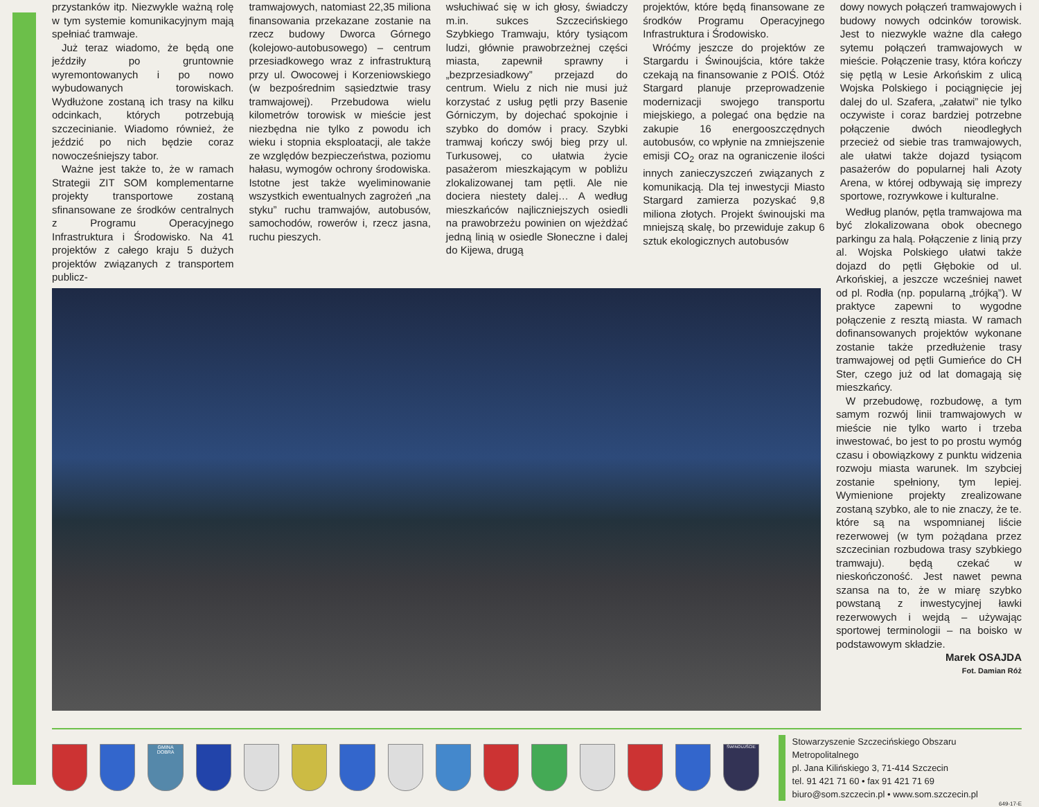przystanków itp. Niezwykle ważną rolę w tym systemie komunikacyjnym mają spełniać tramwaje.
Już teraz wiadomo, że będą one jeździły po gruntownie wyremontowanych i po nowo wybudowanych torowiskach. Wydłużone zostaną ich trasy na kilku odcinkach, których potrzebują szczecinianie. Wiadomo również, że jeździć po nich będzie coraz nowocześniejszy tabor.
Ważne jest także to, że w ramach Strategii ZIT SOM komplementarne projekty transportowe zostaną sfinansowane ze środków centralnych z Programu Operacyjnego Infrastruktura i Środowisko. Na 41 projektów z całego kraju 5 dużych projektów związanych z transportem publicz-
tramwajowych, natomiast 22,35 miliona finansowania przekazane zostanie na rzecz budowy Dworca Górnego (kolejowo-autobusowego) – centrum przesiadkowego wraz z infrastrukturą przy ul. Owocowej i Korzeniowskiego (w bezpośrednim sąsiedztwie trasy tramwajowej). Przebudowa wielu kilometrów torowisk w mieście jest niezbędna nie tylko z powodu ich wieku i stopnia eksploatacji, ale także ze względów bezpieczeństwa, poziomu hałasu, wymogów ochrony środowiska. Istotne jest także wyeliminowanie wszystkich ewentualnych zagrożeń „na styku” ruchu tramwajów, autobusów, samochodów, rowerów i, rzecz jasna, ruchu pieszych.
wsłuchiwać się w ich głosy, świadczy m.in. sukces Szczecińskiego Szybkiego Tramwaju, który tysiącom ludzi, głównie prawobrzeżnej części miasta, zapewnił sprawny i „bezprzesiadkowy” przejazd do centrum. Wielu z nich nie musi już korzystać z usług pętli przy Basenie Górniczym, by dojechać spokojnie i szybko do domów i pracy. Szybki tramwaj kończy swój bieg przy ul. Turkusowej, co ułatwia życie pasażerom mieszkającym w pobliżu zlokalizowanej tam pętli. Ale nie dociera niestety dalej… A według mieszkańców najliczniejszych osiedli na prawobrzeżu powinien on wjeżdżać jedną linią w osiedle Słoneczne i dalej do Kijewa, drugą
projektów, które będą finansowane ze środków Programu Operacyjnego Infrastruktura i Środowisko.
Wróćmy jeszcze do projektów ze Stargardu i Świnoujścia, które także czekają na finansowanie z POIŚ. Otóż Stargard planuje przeprowadzenie modernizacji swojego transportu miejskiego, a polegać ona będzie na zakupie 16 energooszczędnych autobusów, co wpłynie na zmniejszenie emisji CO<sub>2</sub> oraz na ograniczenie ilości innych zanieczyszczeń związanych z komunikacją. Dla tej inwestycji Miasto Stargard zamierza pozyskać 9,8 miliona złotych. Projekt świnoujski ma mniejszą skalę, bo przewiduje zakup 6 sztuk ekologicznych autobusów
dowy nowych połączeń tramwajowych i budowy nowych odcinków torowisk. Jest to niezwykle ważne dla całego sytemu połączeń tramwajowych w mieście. Połączenie trasy, która kończy się pętlą w Lesie Arkońskim z ulicą Wojska Polskiego i pociągnięcie jej dalej do ul. Szafera, „załatwi” nie tylko oczywiste i coraz bardziej potrzebne połączenie dwóch nieodległych przecież od siebie tras tramwajowych, ale ułatwi także dojazd tysiącom pasażerów do popularnej hali Azoty Arena, w której odbywają się imprezy sportowe, rozrywkowe i kulturalne.
Według planów, pętla tramwajowa ma być zlokalizowana obok obecnego parkingu za halą. Połączenie z linią przy al. Wojska Polskiego ułatwi także dojazd do pętli Głębokie od ul. Arkońskiej, a jeszcze wcześniej nawet od pl. Rodła (np. popularną „trójką”). W praktyce zapewni to wygodne połączenie z resztą miasta. W ramach dofinansowanych projektów wykonane zostanie także przedłużenie trasy tramwajowej od pętli Gumieńce do CH Ster, czego już od lat domagają się mieszkańcy.
W przebudowę, rozbudowę, a tym samym rozwój linii tramwajowych w mieście nie tylko warto i trzeba inwestować, bo jest to po prostu wymóg czasu i obowiązkowy z punktu widzenia rozwoju miasta warunek. Im szybciej zostanie spełniony, tym lepiej. Wymienione projekty zrealizowane zostaną szybko, ale to nie znaczy, że te. które są na wspomnianej liście rezerwowej (w tym pożądana przez szczecinian rozbudowa trasy szybkiego tramwaju). będą czekać w nieskończoność. Jest nawet pewna szansa na to, że w miarę szybko powstaną z inwestycyjnej ławki rezerwowych i wejdą – używając sportowej terminologii – na boisko w podstawowym składzie.
Marek OSAJDA
Fot. Damian Róż
GMINA DOBRA
ŚWINOUJŚCIE
Stowarzyszenie Szczecińskiego Obszaru Metropolitalnego
pl. Jana Kilińskiego 3, 71-414 Szczecin
tel. 91 421 71 60 • fax 91 421 71 69
biuro@som.szczecin.pl • www.som.szczecin.pl
649-17-E